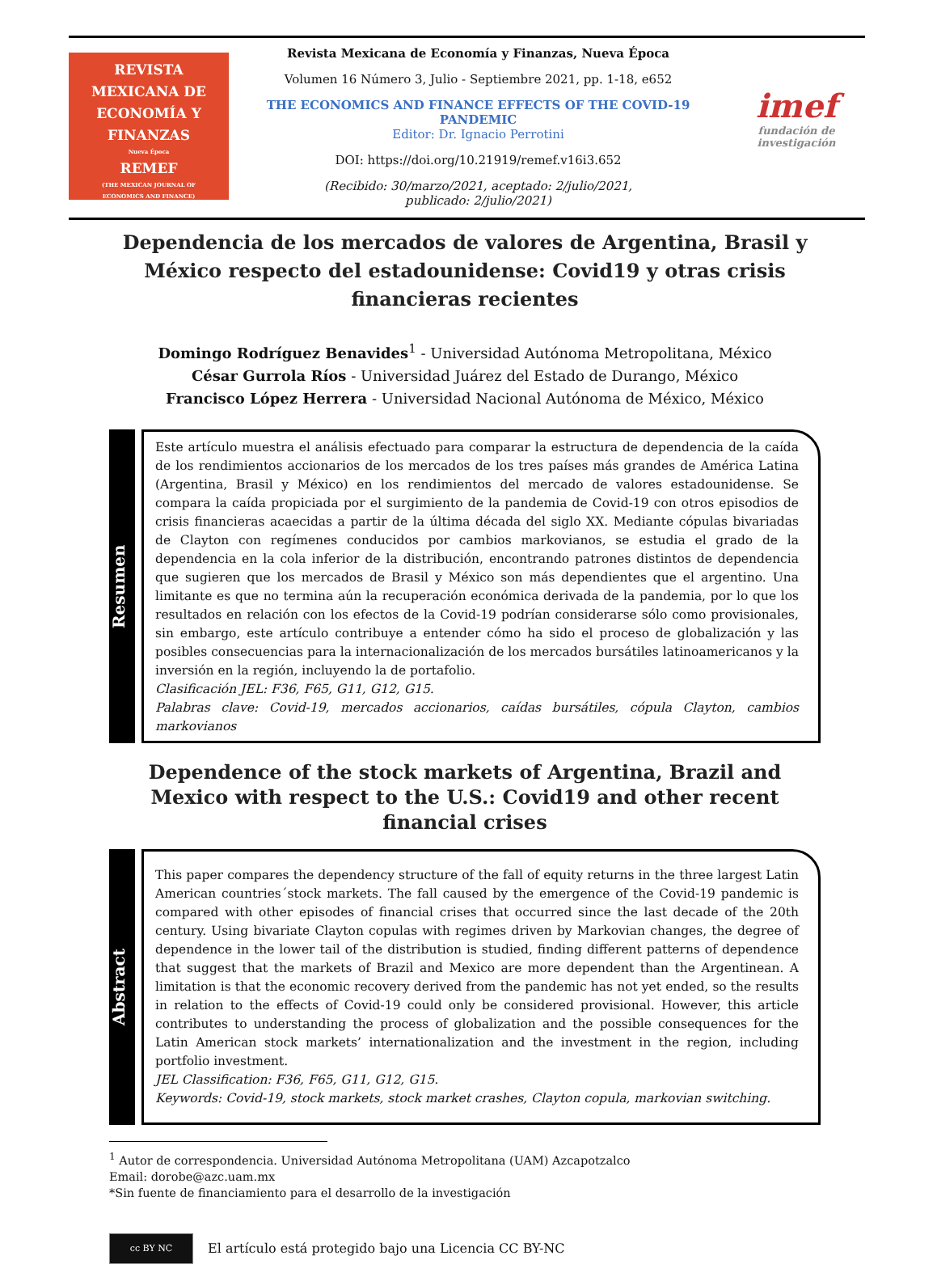REVISTA
MEXICANA DE
ECONOMÍA Y
FINANZAS
Nueva Época
REMEF
(THE MEXICAN JOURNAL OF
ECONOMICS AND FINANCE)
Revista Mexicana de Economía y Finanzas, Nueva Época
Volumen 16 Número 3, Julio - Septiembre 2021, pp. 1-18, e652
THE ECONOMICS AND FINANCE EFFECTS OF THE COVID-19 PANDEMIC
Editor: Dr. Ignacio Perrotini
DOI: https://doi.org/10.21919/remef.v16i3.652
(Recibido: 30/marzo/2021, aceptado: 2/julio/2021,
publicado: 2/julio/2021)
imef
fundación de investigación
Dependencia de los mercados de valores de Argentina, Brasil y México respecto del estadounidense: Covid19 y otras crisis financieras recientes
Domingo Rodríguez Benavides<sup>1</sup> - Universidad Autónoma Metropolitana, México
César Gurrola Ríos - Universidad Juárez del Estado de Durango, México
Francisco López Herrera - Universidad Nacional Autónoma de México, México
Resumen
Este artículo muestra el análisis efectuado para comparar la estructura de dependencia de la caída de los rendimientos accionarios de los mercados de los tres países más grandes de América Latina (Argentina, Brasil y México) en los rendimientos del mercado de valores estadounidense. Se compara la caída propiciada por el surgimiento de la pandemia de Covid-19 con otros episodios de crisis financieras acaecidas a partir de la última década del siglo XX. Mediante cópulas bivariadas de Clayton con regímenes conducidos por cambios markovianos, se estudia el grado de la dependencia en la cola inferior de la distribución, encontrando patrones distintos de dependencia que sugieren que los mercados de Brasil y México son más dependientes que el argentino. Una limitante es que no termina aún la recuperación económica derivada de la pandemia, por lo que los resultados en relación con los efectos de la Covid-19 podrían considerarse sólo como provisionales, sin embargo, este artículo contribuye a entender cómo ha sido el proceso de globalización y las posibles consecuencias para la internacionalización de los mercados bursátiles latinoamericanos y la inversión en la región, incluyendo la de portafolio.
Clasificación JEL: F36, F65, G11, G12, G15.
Palabras clave: Covid-19, mercados accionarios, caídas bursátiles, cópula Clayton, cambios markovianos
Dependence of the stock markets of Argentina, Brazil and Mexico with respect to the U.S.: Covid19 and other recent financial crises
Abstract
This paper compares the dependency structure of the fall of equity returns in the three largest Latin American countries´stock markets. The fall caused by the emergence of the Covid-19 pandemic is compared with other episodes of financial crises that occurred since the last decade of the 20th century. Using bivariate Clayton copulas with regimes driven by Markovian changes, the degree of dependence in the lower tail of the distribution is studied, finding different patterns of dependence that suggest that the markets of Brazil and Mexico are more dependent than the Argentinean. A limitation is that the economic recovery derived from the pandemic has not yet ended, so the results in relation to the effects of Covid-19 could only be considered provisional. However, this article contributes to understanding the process of globalization and the possible consequences for the Latin American stock markets’ internationalization and the investment in the region, including portfolio investment.
JEL Classification: F36, F65, G11, G12, G15.
Keywords: Covid-19, stock markets, stock market crashes, Clayton copula, markovian switching.
<sup>1</sup> Autor de correspondencia. Universidad Autónoma Metropolitana (UAM) Azcapotzalco
Email: dorobe@azc.uam.mx
*Sin fuente de financiamiento para el desarrollo de la investigación
cc BY NC
El artículo está protegido bajo una Licencia CC BY-NC